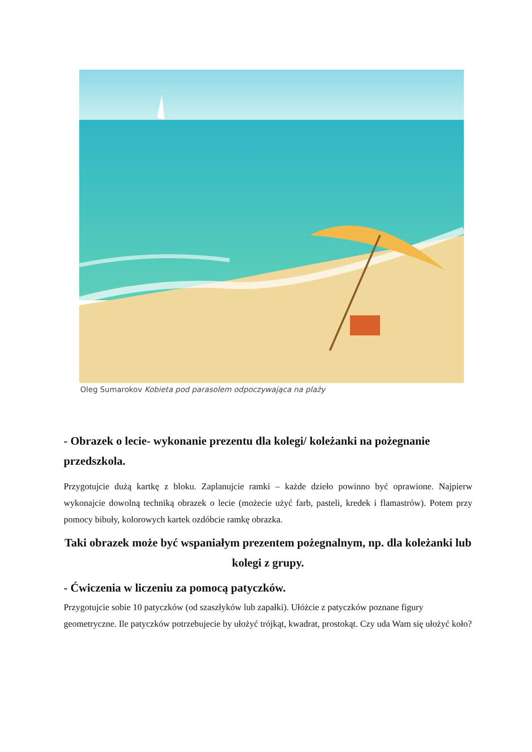Oleg Sumarokov Kobieta pod parasolem odpoczywająca na plaży
- Obrazek o lecie- wykonanie prezentu dla kolegi/ koleżanki na pożegnanie przedszkola.
Przygotujcie dużą kartkę z bloku. Zaplanujcie ramki – każde dzieło powinno być oprawione. Najpierw wykonajcie dowolną techniką obrazek o lecie (możecie użyć farb, pasteli, kredek i flamastrów). Potem przy pomocy bibuły, kolorowych kartek ozdóbcie ramkę obrazka.
Taki obrazek może być wspaniałym prezentem pożegnalnym, np. dla koleżanki lub kolegi z grupy.
- Ćwiczenia w liczeniu za pomocą patyczków.
Przygotujcie sobie 10 patyczków (od szaszłyków lub zapałki). Ułóżcie z patyczków poznane figury geometryczne. Ile patyczków potrzebujecie by ułożyć trójkąt, kwadrat, prostokąt. Czy uda Wam się ułożyć koło?